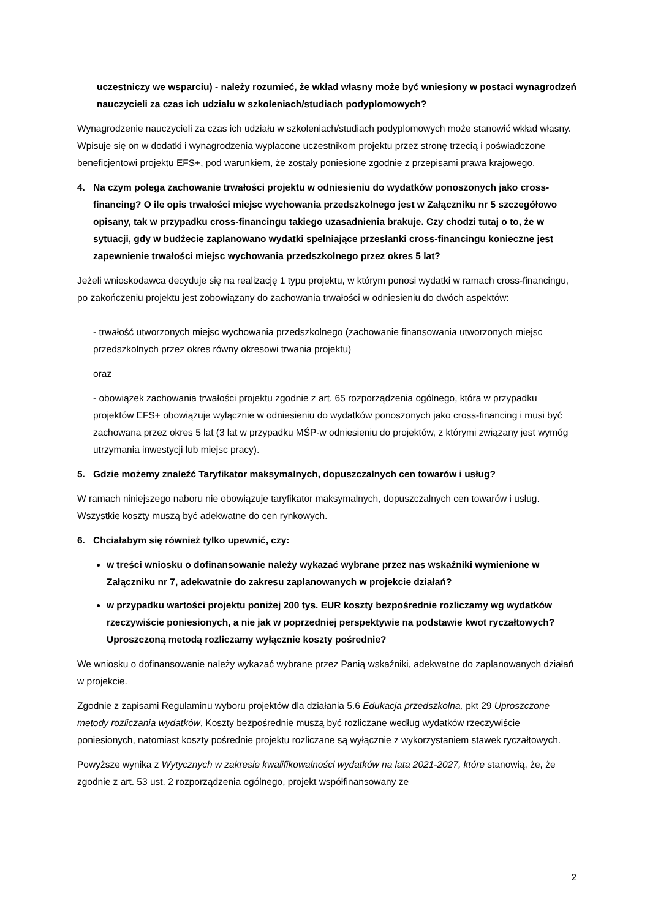uczestniczy we wsparciu) - należy rozumieć, że wkład własny może być wniesiony w postaci wynagrodzeń nauczycieli za czas ich udziału w szkoleniach/studiach podyplomowych?
Wynagrodzenie nauczycieli za czas ich udziału w szkoleniach/studiach podyplomowych może stanowić wkład własny. Wpisuje się on w dodatki i wynagrodzenia wypłacone uczestnikom projektu przez stronę trzecią i poświadczone beneficjentowi projektu EFS+, pod warunkiem, że zostały poniesione zgodnie z przepisami prawa krajowego.
4. Na czym polega zachowanie trwałości projektu w odniesieniu do wydatków ponoszonych jako cross-financing? O ile opis trwałości miejsc wychowania przedszkolnego jest w Załączniku nr 5 szczegółowo opisany, tak w przypadku cross-financingu takiego uzasadnienia brakuje. Czy chodzi tutaj o to, że w sytuacji, gdy w budżecie zaplanowano wydatki spełniające przesłanki cross-financingu konieczne jest zapewnienie trwałości miejsc wychowania przedszkolnego przez okres 5 lat?
Jeżeli wnioskodawca decyduje się na realizację 1 typu projektu, w którym ponosi wydatki w ramach cross-financingu, po zakończeniu projektu jest zobowiązany do zachowania trwałości w odniesieniu do dwóch aspektów:
- trwałość utworzonych miejsc wychowania przedszkolnego (zachowanie finansowania utworzonych miejsc przedszkolnych przez okres równy okresowi trwania projektu)
oraz
- obowiązek zachowania trwałości projektu zgodnie z art. 65 rozporządzenia ogólnego, która w przypadku projektów EFS+ obowiązuje wyłącznie w odniesieniu do wydatków ponoszonych jako cross-financing i musi być zachowana przez okres 5 lat (3 lat w przypadku MŚP-w odniesieniu do projektów, z którymi związany jest wymóg utrzymania inwestycji lub miejsc pracy).
5. Gdzie możemy znaleźć Taryfikator maksymalnych, dopuszczalnych cen towarów i usług?
W ramach niniejszego naboru nie obowiązuje taryfikator maksymalnych, dopuszczalnych cen towarów i usług. Wszystkie koszty muszą być adekwatne do cen rynkowych.
6. Chciałabym się również tylko upewnić, czy:
w treści wniosku o dofinansowanie należy wykazać wybrane przez nas wskaźniki wymienione w Załączniku nr 7, adekwatnie do zakresu zaplanowanych w projekcie działań?
w przypadku wartości projektu poniżej 200 tys. EUR koszty bezpośrednie rozliczamy wg wydatków rzeczywiście poniesionych, a nie jak w poprzedniej perspektywie na podstawie kwot ryczałtowych? Uproszczoną metodą rozliczamy wyłącznie koszty pośrednie?
We wniosku o dofinansowanie należy wykazać wybrane przez Panią wskaźniki, adekwatne do zaplanowanych działań w projekcie.
Zgodnie z zapisami Regulaminu wyboru projektów dla działania 5.6 Edukacja przedszkolna, pkt 29 Uproszczone metody rozliczania wydatków, Koszty bezpośrednie muszą być rozliczane według wydatków rzeczywiście poniesionych, natomiast koszty pośrednie projektu rozliczane są wyłącznie z wykorzystaniem stawek ryczałtowych.
Powyższe wynika z Wytycznych w zakresie kwalifikowalności wydatków na lata 2021-2027, które stanowią, że, że zgodnie z art. 53 ust. 2 rozporządzenia ogólnego, projekt współfinansowany ze
2